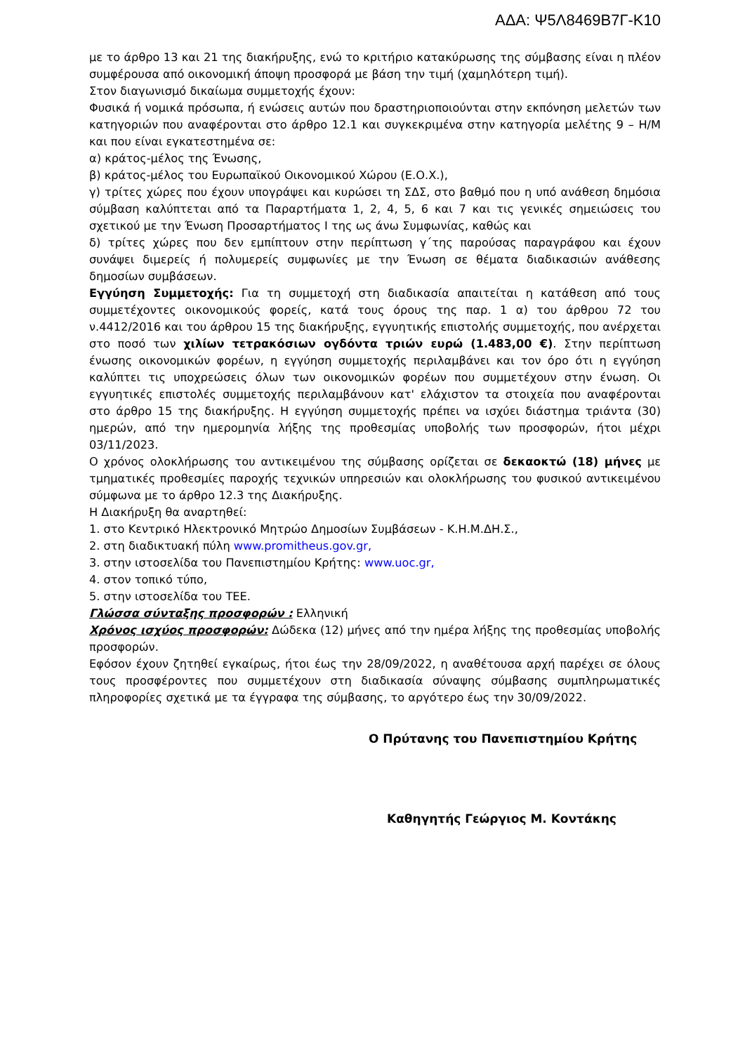ΑΔΑ: Ψ5Λ8469Β7Γ-Κ10
με το άρθρο 13 και 21 της διακήρυξης, ενώ το κριτήριο κατακύρωσης της σύμβασης είναι η πλέον συμφέρουσα από οικονομική άποψη προσφορά με βάση την τιμή (χαμηλότερη τιμή).
Στον διαγωνισμό δικαίωμα συμμετοχής έχουν:
Φυσικά ή νομικά πρόσωπα, ή ενώσεις αυτών που δραστηριοποιούνται στην εκπόνηση μελετών των κατηγοριών που αναφέρονται στο άρθρο 12.1 και συγκεκριμένα στην κατηγορία μελέτης 9 – Η/Μ και που είναι εγκατεστημένα σε:
α) κράτος-μέλος της Ένωσης,
β) κράτος-μέλος του Ευρωπαϊκού Οικονομικού Χώρου (Ε.Ο.Χ.),
γ) τρίτες χώρες που έχουν υπογράψει και κυρώσει τη ΣΔΣ, στο βαθμό που η υπό ανάθεση δημόσια σύμβαση καλύπτεται από τα Παραρτήματα 1, 2, 4, 5, 6 και 7 και τις γενικές σημειώσεις του σχετικού με την Ένωση Προσαρτήματος I της ως άνω Συμφωνίας, καθώς και
δ) τρίτες χώρες που δεν εμπίπτουν στην περίπτωση γ΄της παρούσας παραγράφου και έχουν συνάψει διμερείς ή πολυμερείς συμφωνίες με την Ένωση σε θέματα διαδικασιών ανάθεσης δημοσίων συμβάσεων.
Εγγύηση Συμμετοχής: Για τη συμμετοχή στη διαδικασία απαιτείται η κατάθεση από τους συμμετέχοντες οικονομικούς φορείς, κατά τους όρους της παρ. 1 α) του άρθρου 72 του ν.4412/2016 και του άρθρου 15 της διακήρυξης, εγγυητικής επιστολής συμμετοχής, που ανέρχεται στο ποσό των χιλίων τετρακόσιων ογδόντα τριών ευρώ (1.483,00 €). Στην περίπτωση ένωσης οικονομικών φορέων, η εγγύηση συμμετοχής περιλαμβάνει και τον όρο ότι η εγγύηση καλύπτει τις υποχρεώσεις όλων των οικονομικών φορέων που συμμετέχουν στην ένωση. Οι εγγυητικές επιστολές συμμετοχής περιλαμβάνουν κατ' ελάχιστον τα στοιχεία που αναφέρονται στο άρθρο 15 της διακήρυξης. Η εγγύηση συμμετοχής πρέπει να ισχύει διάστημα τριάντα (30) ημερών, από την ημερομηνία λήξης της προθεσμίας υποβολής των προσφορών, ήτοι μέχρι 03/11/2023.
Ο χρόνος ολοκλήρωσης του αντικειμένου της σύμβασης ορίζεται σε δεκαοκτώ (18) μήνες με τμηματικές προθεσμίες παροχής τεχνικών υπηρεσιών και ολοκλήρωσης του φυσικού αντικειμένου σύμφωνα με το άρθρο 12.3 της Διακήρυξης.
Η Διακήρυξη θα αναρτηθεί:
1. στο Κεντρικό Ηλεκτρονικό Μητρώο Δημοσίων Συμβάσεων - Κ.Η.Μ.ΔΗ.Σ.,
2. στη διαδικτυακή πύλη www.promitheus.gov.gr,
3. στην ιστοσελίδα του Πανεπιστημίου Κρήτης: www.uoc.gr,
4. στον τοπικό τύπο,
5. στην ιστοσελίδα του ΤΕΕ.
Γλώσσα σύνταξης προσφορών : Ελληνική
Χρόνος ισχύος προσφορών: Δώδεκα (12) μήνες από την ημέρα λήξης της προθεσμίας υποβολής προσφορών.
Εφόσον έχουν ζητηθεί εγκαίρως, ήτοι έως την 28/09/2022, η αναθέτουσα αρχή παρέχει σε όλους τους προσφέροντες που συμμετέχουν στη διαδικασία σύναψης σύμβασης συμπληρωματικές πληροφορίες σχετικά με τα έγγραφα της σύμβασης, το αργότερο έως την 30/09/2022.
Ο Πρύτανης του Πανεπιστημίου Κρήτης
Καθηγητής Γεώργιος Μ. Κοντάκης